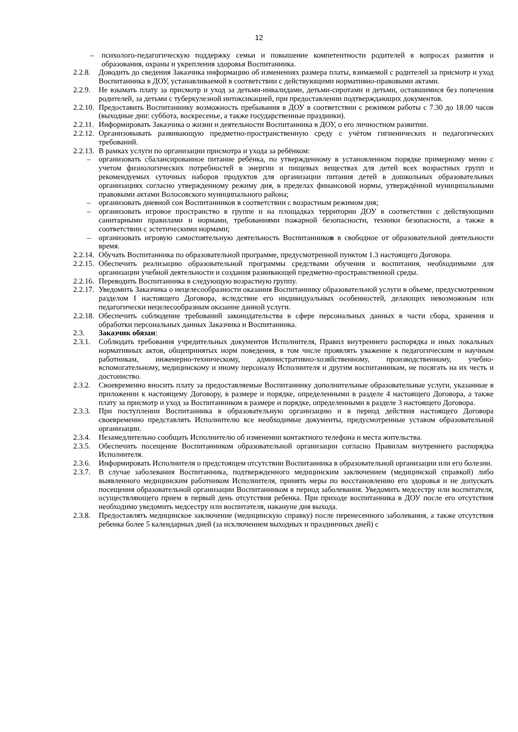12
– психолого-педагогическую поддержку семьи и повышение компетентности родителей в вопросах развития и образования, охраны и укрепления здоровья Воспитанника.
2.2.8. Доводить до сведения Заказчика информацию об изменениях размера платы, взимаемой с родителей за присмотр и уход Воспитанника в ДОУ, устанавливаемой в соответствии с действующими нормативно-правовыми актами.
2.2.9. Не взымать плату за присмотр и уход за детьми-инвалидами, детьми-сиротами и детьми, оставшимися без попечения родителей, за детьми с туберкулезной интоксикацией, при предоставлении подтверждающих документов.
2.2.10. Предоставить Воспитаннику возможность пребывания в ДОУ в соответствии с режимом работы с 7.30 до 18.00 часов (выходные дни: суббота, воскресенье, а также государственные праздники).
2.2.11. Информировать Заказчика о жизни и деятельности Воспитанника в ДОУ, о его личностном развитии.
2.2.12. Организовывать развивающую предметно-пространственную среду с учётом гигиенических и педагогических требований.
2.2.13. В рамках услуги по организации присмотра и ухода за ребёнком:
– организовать сбалансированное питание ребёнка, по утвержденному в установленном порядке примерному меню с учетом физиологических потребностей в энергии и пищевых веществах для детей всех возрастных групп и рекомендуемых суточных наборов продуктов для организации питания детей в дошкольных образовательных организациях согласно утвержденному режиму дня, в пределах финансовой нормы, утверждённой муниципальными правовыми актами Волосовского муниципального района;
– организовать дневной сон Воспитанников в соответствии с возрастным режимом дня;
– организовать игровое пространство в группе и на площадках территории ДОУ в соответствии с действующими санитарными правилами и нормами, требованиями пожарной безопасности, техники безопасности, а также в соответствии с эстетическими нормами;
– организовать игровую самостоятельную деятельность Воспитанников в свободное от образовательной деятельности время.
2.2.14. Обучать Воспитанника по образовательной программе, предусмотренной пунктом 1.3 настоящего Договора.
2.2.15. Обеспечить реализацию образовательной программы средствами обучения и воспитания, необходимыми для организации учебной деятельности и создания развивающей предметно-пространственной среды.
2.2.16. Переводить Воспитанника в следующую возрастную группу.
2.2.17. Уведомить Заказчика о нецелесообразности оказания Воспитаннику образовательной услуги в объеме, предусмотренном разделом I настоящего Договора, вследствие его индивидуальных особенностей, делающих невозможным или педагогически нецелесообразным оказание данной услуги.
2.2.18. Обеспечить соблюдение требований законодательства в сфере персональных данных в части сбора, хранения и обработки персональных данных Заказчика и Воспитанника.
2.3. Заказчик обязан:
2.3.1. Соблюдать требования учредительных документов Исполнителя, Правил внутреннего распорядка и иных локальных нормативных актов, общепринятых норм поведения, в том числе проявлять уважение к педагогическим и научным работникам, инженерно-техническому, административно-хозяйственному, производственному, учебно-вспомогательному, медицинскому и иному персоналу Исполнителя и другим воспитанникам, не посягать на их честь и достоинство.
2.3.2. Своевременно вносить плату за предоставляемые Воспитаннику дополнительные образовательные услуги, указанные в приложении к настоящему Договору, в размере и порядке, определенными в разделе 4 настоящего Договора, а также плату за присмотр и уход за Воспитанником в размере и порядке, определенными в разделе 3 настоящего Договора.
2.3.3. При поступлении Воспитанника в образовательную организацию и в период действия настоящего Договора своевременно представлять Исполнителю все необходимые документы, предусмотренные уставом образовательной организации.
2.3.4. Незамедлительно сообщать Исполнителю об изменении контактного телефона и места жительства.
2.3.5. Обеспечить посещение Воспитанником образовательной организации согласно Правилам внутреннего распорядка Исполнителя.
2.3.6. Информировать Исполнителя о предстоящем отсутствии Воспитанника в образовательной организации или его болезни.
2.3.7. В случае заболевания Воспитанника, подтвержденного медицинским заключением (медицинской справкой) либо выявленного медицинским работником Исполнителя, принять меры по восстановлению его здоровья и не допускать посещения образовательной организации Воспитанником в период заболевания. Уведомить медсестру или воспитателя, осуществляющего прием в первый день отсутствия ребенка. При приходе воспитанника в ДОУ после его отсутствия необходимо уведомить медсестру или воспитателя, накануне дня выхода.
2.3.8. Предоставлять медицинское заключение (медицинскую справку) после перенесенного заболевания, а также отсутствия ребенка более 5 календарных дней (за исключением выходных и праздничных дней) с